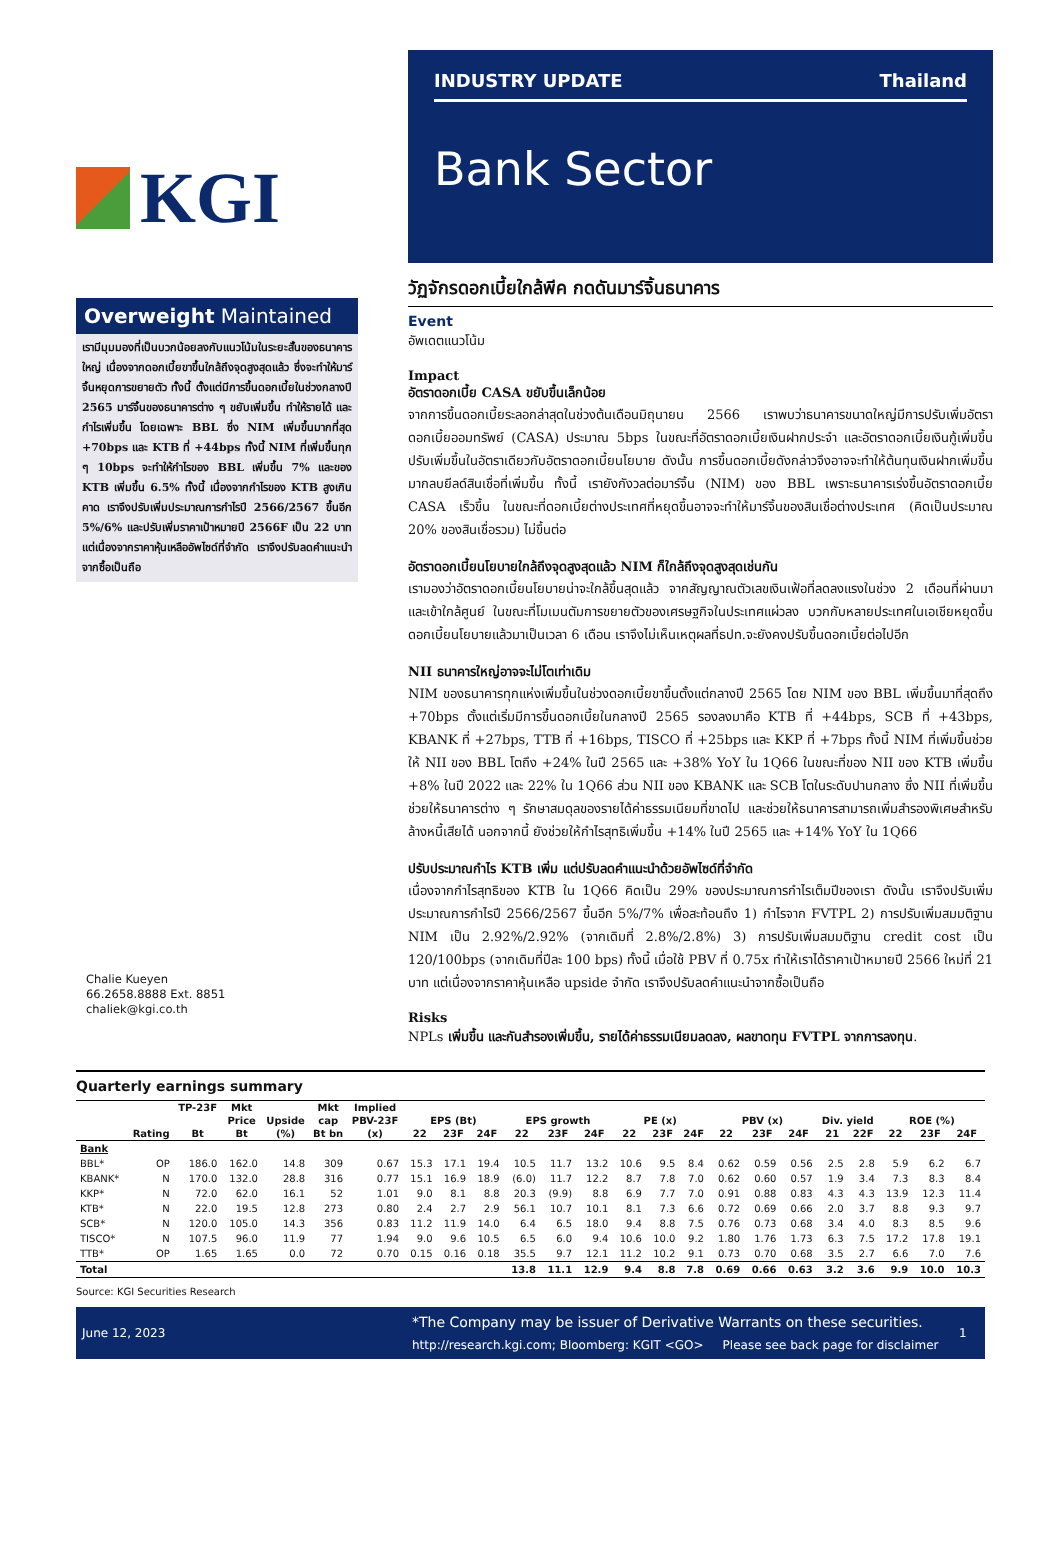KGI
Overweight Maintained
เรามีมุมมองที่เป็นบวกน้อยลงกับแนวโน้มในระยะสั้นของธนาคารใหญ่ เนื่องจากดอกเบี้ยขาขึ้นใกล้ถึงจุดสูงสุดแล้ว ซึ่งจะทำให้มาร์จิ้นหยุดการขยายตัว ทั้งนี้ ตั้งแต่มีการขึ้นดอกเบี้ยในช่วงกลางปี 2565 มาร์จิ้นของธนาคารต่าง ๆ ขยับเพิ่มขึ้น ทำให้รายได้ และกำไรเพิ่มขึ้น โดยเฉพาะ BBL ซึ่ง NIM เพิ่มขึ้นมากที่สุด +70bps และ KTB ที่ +44bps ทั้งนี้ NIM ที่เพิ่มขึ้นทุก ๆ 10bps จะทำให้กำไรของ BBL เพิ่มขึ้น 7% และของ KTB เพิ่มขึ้น 6.5% ทั้งนี้ เนื่องจากกำไรของ KTB สูงเกินคาด เราจึงปรับเพิ่มประมาณการกำไรปี 2566/2567 ขึ้นอีก 5%/6% และปรับเพิ่มราคาเป้าหมายปี 2566F เป็น 22 บาท แต่เนื่องจากราคาหุ้นเหลืออัพไซด์ที่จำกัด เราจึงปรับลดคำแนะนำจากซื้อเป็นถือ
Chalie Kueyen
66.2658.8888 Ext. 8851
chaliek@kgi.co.th
INDUSTRY UPDATE Thailand
Bank Sector
วัฏจักรดอกเบี้ยใกล้พีค กดดันมาร์จิ้นธนาคาร
Event
อัพเดตแนวโน้ม
Impact
อัตราดอกเบี้ย CASA ขยับขึ้นเล็กน้อย
จากการขึ้นดอกเบี้ยระลอกล่าสุดในช่วงต้นเดือนมิถุนายน 2566 เราพบว่าธนาคารขนาดใหญ่มีการปรับเพิ่มอัตราดอกเบี้ยออมทรัพย์ (CASA) ประมาณ 5bps ในขณะที่อัตราดอกเบี้ยเงินฝากประจำ และอัตราดอกเบี้ยเงินกู้เพิ่มขึ้นปรับเพิ่มขึ้นในอัตราเดียวกับอัตราดอกเบี้ยนโยบาย ดังนั้น การขึ้นดอกเบี้ยดังกล่าวจึงอาจจะทำให้ต้นทุนเงินฝากเพิ่มขึ้นมากลบยีลด์สินเชื่อที่เพิ่มขึ้น ทั้งนี้ เรายังกังวลต่อมาร์จิ้น (NIM) ของ BBL เพราะธนาคารเร่งขึ้นอัตราดอกเบี้ย CASA เร็วขึ้น ในขณะที่ดอกเบี้ยต่างประเทศที่หยุดขึ้นอาจจะทำให้มาร์จิ้นของสินเชื่อต่างประเทศ (คิดเป็นประมาณ 20% ของสินเชื่อรวม) ไม่ขึ้นต่อ
อัตราดอกเบี้ยนโยบายใกล้ถึงจุดสูงสุดแล้ว NIM ก็ใกล้ถึงจุดสูงสุดเช่นกัน
เรามองว่าอัตราดอกเบี้ยนโยบายน่าจะใกล้ขึ้นสุดแล้ว จากสัญญาณตัวเลขเงินเฟ้อที่ลดลงแรงในช่วง 2 เดือนที่ผ่านมา และเข้าใกล้ศูนย์ ในขณะที่โมเมนตัมการขยายตัวของเศรษฐกิจในประเทศแผ่วลง บวกกับหลายประเทศในเอเชียหยุดขึ้นดอกเบี้ยนโยบายแล้วมาเป็นเวลา 6 เดือน เราจึงไม่เห็นเหตุผลที่ธปท.จะยังคงปรับขึ้นดอกเบี้ยต่อไปอีก
NII ธนาคารใหญ่อาจจะไม่โตเท่าเดิม
NIM ของธนาคารทุกแห่งเพิ่มขึ้นในช่วงดอกเบี้ยขาขึ้นตั้งแต่กลางปี 2565 โดย NIM ของ BBL เพิ่มขึ้นมาที่สุดถึง +70bps ตั้งแต่เริ่มมีการขึ้นดอกเบี้ยในกลางปี 2565 รองลงมาคือ KTB ที่ +44bps, SCB ที่ +43bps, KBANK ที่ +27bps, TTB ที่ +16bps, TISCO ที่ +25bps และ KKP ที่ +7bps ทั้งนี้ NIM ที่เพิ่มขึ้นช่วยให้ NII ของ BBL โตถึง +24% ในปี 2565 และ +38% YoY ใน 1Q66 ในขณะที่ของ NII ของ KTB เพิ่มขึ้น +8% ในปี 2022 และ 22% ใน 1Q66 ส่วน NII ของ KBANK และ SCB โตในระดับปานกลาง ซึ่ง NII ที่เพิ่มขึ้นช่วยให้ธนาคารต่าง ๆ รักษาสมดุลของรายได้ค่าธรรมเนียมที่ขาดไป และช่วยให้ธนาคารสามารถเพิ่มสำรองพิเศษสำหรับล้างหนี้เสียได้ นอกจากนี้ ยังช่วยให้กำไรสุทธิเพิ่มขึ้น +14% ในปี 2565 และ +14% YoY ใน 1Q66
ปรับประมาณกำไร KTB เพิ่ม แต่ปรับลดคำแนะนำด้วยอัพไซด์ที่จำกัด
เนื่องจากกำไรสุทธิของ KTB ใน 1Q66 คิดเป็น 29% ของประมาณการกำไรเต็มปีของเรา ดังนั้น เราจึงปรับเพิ่มประมาณการกำไรปี 2566/2567 ขึ้นอีก 5%/7% เพื่อสะท้อนถึง 1) กำไรจาก FVTPL 2) การปรับเพิ่มสมมติฐาน NIM เป็น 2.92%/2.92% (จากเดิมที่ 2.8%/2.8%) 3) การปรับเพิ่มสมมติฐาน credit cost เป็น 120/100bps (จากเดิมที่ปีละ 100 bps) ทั้งนี้ เมื่อใช้ PBV ที่ 0.75x ทำให้เราได้ราคาเป้าหมายปี 2566 ใหม่ที่ 21 บาท แต่เนื่องจากราคาหุ้นเหลือ upside จำกัด เราจึงปรับลดคำแนะนำจากซื้อเป็นถือ
Risks
NPLs เพิ่มขึ้น และกันสำรองเพิ่มขึ้น, รายได้ค่าธรรมเนียมลดลง, ผลขาดทุน FVTPL จากการลงทุน.
Quarterly earnings summary
| | | TP-23F | Mkt | | Mkt | Implied | | | | | | | | | | | | | | | | | |
| --- | --- | --- | --- | --- | --- | --- | --- | --- | --- | --- | --- | --- | --- | --- | --- | --- | --- | --- | --- | --- | --- | --- | --- |
| | | | Price | Upside | cap | PBV-23F | EPS (Bt) | | | EPS growth | | | PE (x) | | | PBV (x) | | | Div. yield | | ROE (%) | | |
| | Rating | Bt | Bt | (%) | Bt bn | (x) | 22 | 23F | 24F | 22 | 23F | 24F | 22 | 23F | 24F | 22 | 23F | 24F | 21 | 22F | 22 | 23F | 24F |
| Bank | | | | | | | | | | | | | | | | | | | | | | | |
| BBL* | OP | 186.0 | 162.0 | 14.8 | 309 | 0.67 | 15.3 | 17.1 | 19.4 | 10.5 | 11.7 | 13.2 | 10.6 | 9.5 | 8.4 | 0.62 | 0.59 | 0.56 | 2.5 | 2.8 | 5.9 | 6.2 | 6.7 |
| KBANK* | N | 170.0 | 132.0 | 28.8 | 316 | 0.77 | 15.1 | 16.9 | 18.9 | (6.0) | 11.7 | 12.2 | 8.7 | 7.8 | 7.0 | 0.62 | 0.60 | 0.57 | 1.9 | 3.4 | 7.3 | 8.3 | 8.4 |
| KKP* | N | 72.0 | 62.0 | 16.1 | 52 | 1.01 | 9.0 | 8.1 | 8.8 | 20.3 | (9.9) | 8.8 | 6.9 | 7.7 | 7.0 | 0.91 | 0.88 | 0.83 | 4.3 | 4.3 | 13.9 | 12.3 | 11.4 |
| KTB* | N | 22.0 | 19.5 | 12.8 | 273 | 0.80 | 2.4 | 2.7 | 2.9 | 56.1 | 10.7 | 10.1 | 8.1 | 7.3 | 6.6 | 0.72 | 0.69 | 0.66 | 2.0 | 3.7 | 8.8 | 9.3 | 9.7 |
| SCB* | N | 120.0 | 105.0 | 14.3 | 356 | 0.83 | 11.2 | 11.9 | 14.0 | 6.4 | 6.5 | 18.0 | 9.4 | 8.8 | 7.5 | 0.76 | 0.73 | 0.68 | 3.4 | 4.0 | 8.3 | 8.5 | 9.6 |
| TISCO* | N | 107.5 | 96.0 | 11.9 | 77 | 1.94 | 9.0 | 9.6 | 10.5 | 6.5 | 6.0 | 9.4 | 10.6 | 10.0 | 9.2 | 1.80 | 1.76 | 1.73 | 6.3 | 7.5 | 17.2 | 17.8 | 19.1 |
| TTB* | OP | 1.65 | 1.65 | 0.0 | 72 | 0.70 | 0.15 | 0.16 | 0.18 | 35.5 | 9.7 | 12.1 | 11.2 | 10.2 | 9.1 | 0.73 | 0.70 | 0.68 | 3.5 | 2.7 | 6.6 | 7.0 | 7.6 |
| Total | | | | | | | | | | 13.8 | 11.1 | 12.9 | 9.4 | 8.8 | 7.8 | 0.69 | 0.66 | 0.63 | 3.2 | 3.6 | 9.9 | 10.0 | 10.3 |
Source: KGI Securities Research
June 12, 2023
*The Company may be issuer of Derivative Warrants on these securities.
http://research.kgi.com; Bloomberg: KGIT <GO> Please see back page for disclaimer
1